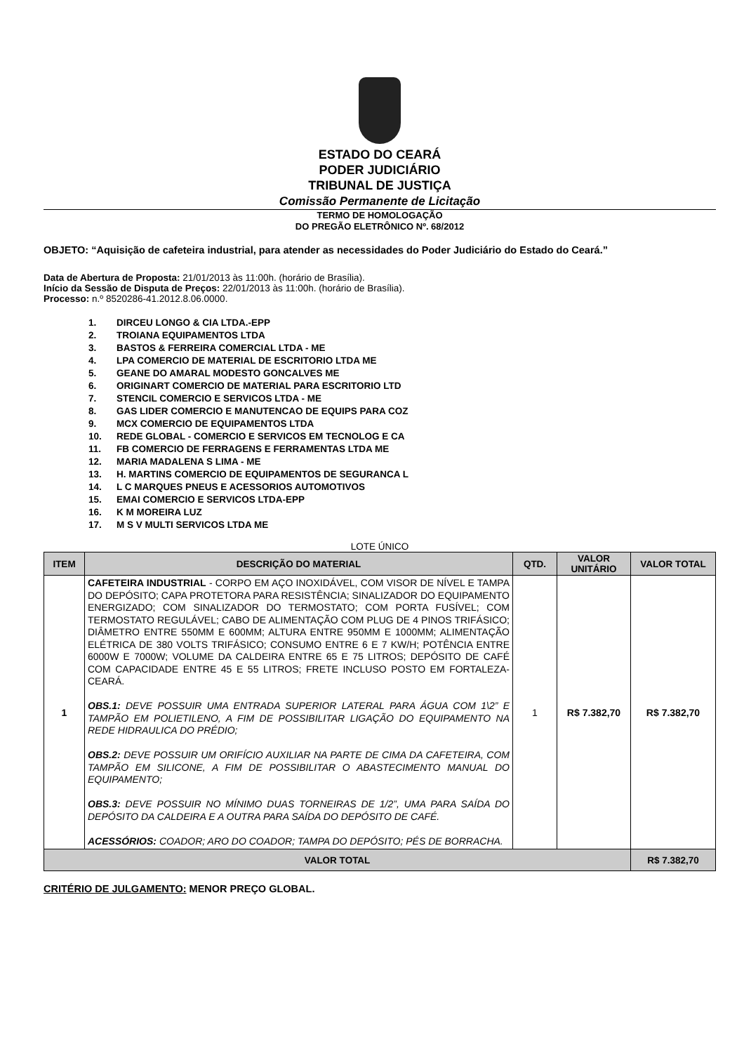ESTADO DO CEARÁ
PODER JUDICIÁRIO
TRIBUNAL DE JUSTIÇA
Comissão Permanente de Licitação
TERMO DE HOMOLOGAÇÃO
DO PREGÃO ELETRÔNICO Nº. 68/2012
OBJETO: “Aquisição de cafeteira industrial, para atender as necessidades do Poder Judiciário do Estado do Ceará.”
Data de Abertura de Proposta: 21/01/2013 às 11:00h. (horário de Brasília).
Início da Sessão de Disputa de Preços: 22/01/2013 às 11:00h. (horário de Brasília).
Processo: n.º 8520286-41.2012.8.06.0000.
1. DIRCEU LONGO & CIA LTDA.-EPP
2. TROIANA EQUIPAMENTOS LTDA
3. BASTOS & FERREIRA COMERCIAL LTDA - ME
4. LPA COMERCIO DE MATERIAL DE ESCRITORIO LTDA ME
5. GEANE DO AMARAL MODESTO GONCALVES ME
6. ORIGINART COMERCIO DE MATERIAL PARA ESCRITORIO LTD
7. STENCIL COMERCIO E SERVICOS LTDA - ME
8. GAS LIDER COMERCIO E MANUTENCAO DE EQUIPS PARA COZ
9. MCX COMERCIO DE EQUIPAMENTOS LTDA
10. REDE GLOBAL - COMERCIO E SERVICOS EM TECNOLOG E CA
11. FB COMERCIO DE FERRAGENS E FERRAMENTAS LTDA ME
12. MARIA MADALENA S LIMA - ME
13. H. MARTINS COMERCIO DE EQUIPAMENTOS DE SEGURANCA L
14. L C MARQUES PNEUS E ACESSORIOS AUTOMOTIVOS
15. EMAI COMERCIO E SERVICOS LTDA-EPP
16. K M MOREIRA LUZ
17. M S V MULTI SERVICOS LTDA ME
LOTE ÚNICO
| ITEM | DESCRIÇÃO DO MATERIAL | QTD. | VALOR UNITÁRIO | VALOR TOTAL |
| --- | --- | --- | --- | --- |
| 1 | CAFETEIRA INDUSTRIAL - CORPO EM AÇO INOXIDÁVEL, COM VISOR DE NÍVEL E TAMPA DO DEPÓSITO; CAPA PROTETORA PARA RESISTÊNCIA; SINALIZADOR DO EQUIPAMENTO ENERGIZADO; COM SINALIZADOR DO TERMOSTATO; COM PORTA FUSÍVEL; COM TERMOSTATO REGULÁVEL; CABO DE ALIMENTAÇÃO COM PLUG DE 4 PINOS TRIFÁSICO; DIÂMETRO ENTRE 550MM E 600MM; ALTURA ENTRE 950MM E 1000MM; ALIMENTAÇÃO ELÉTRICA DE 380 VOLTS TRIFÁSICO; CONSUMO ENTRE 6 E 7 KW/H; POTÊNCIA ENTRE 6000W E 7000W; VOLUME DA CALDEIRA ENTRE 65 E 75 LITROS; DEPÓSITO DE CAFÉ COM CAPACIDADE ENTRE 45 E 55 LITROS; FRETE INCLUSO POSTO EM FORTALEZA-CEARÁ. OBS.1: DEVE POSSUIR UMA ENTRADA SUPERIOR LATERAL PARA ÁGUA COM 1\2” E TAMPÃO EM POLIETILENO, A FIM DE POSSIBILITAR LIGAÇÃO DO EQUIPAMENTO NA REDE HIDRAULICA DO PRÉDIO; OBS.2: DEVE POSSUIR UM ORIFÍCIO AUXILIAR NA PARTE DE CIMA DA CAFETEIRA, COM TAMPÃO EM SILICONE, A FIM DE POSSIBILITAR O ABASTECIMENTO MANUAL DO EQUIPAMENTO; OBS.3: DEVE POSSUIR NO MÍNIMO DUAS TORNEIRAS DE 1/2”, UMA PARA SAÍDA DO DEPÓSITO DA CALDEIRA E A OUTRA PARA SAÍDA DO DEPÓSITO DE CAFÉ. ACESSÓRIOS: COADOR; ARO DO COADOR; TAMPA DO DEPÓSITO; PÉS DE BORRACHA. | 1 | R$ 7.382,70 | R$ 7.382,70 |
| VALOR TOTAL | | | | R$ 7.382,70 |
CRITÉRIO DE JULGAMENTO: MENOR PREÇO GLOBAL.